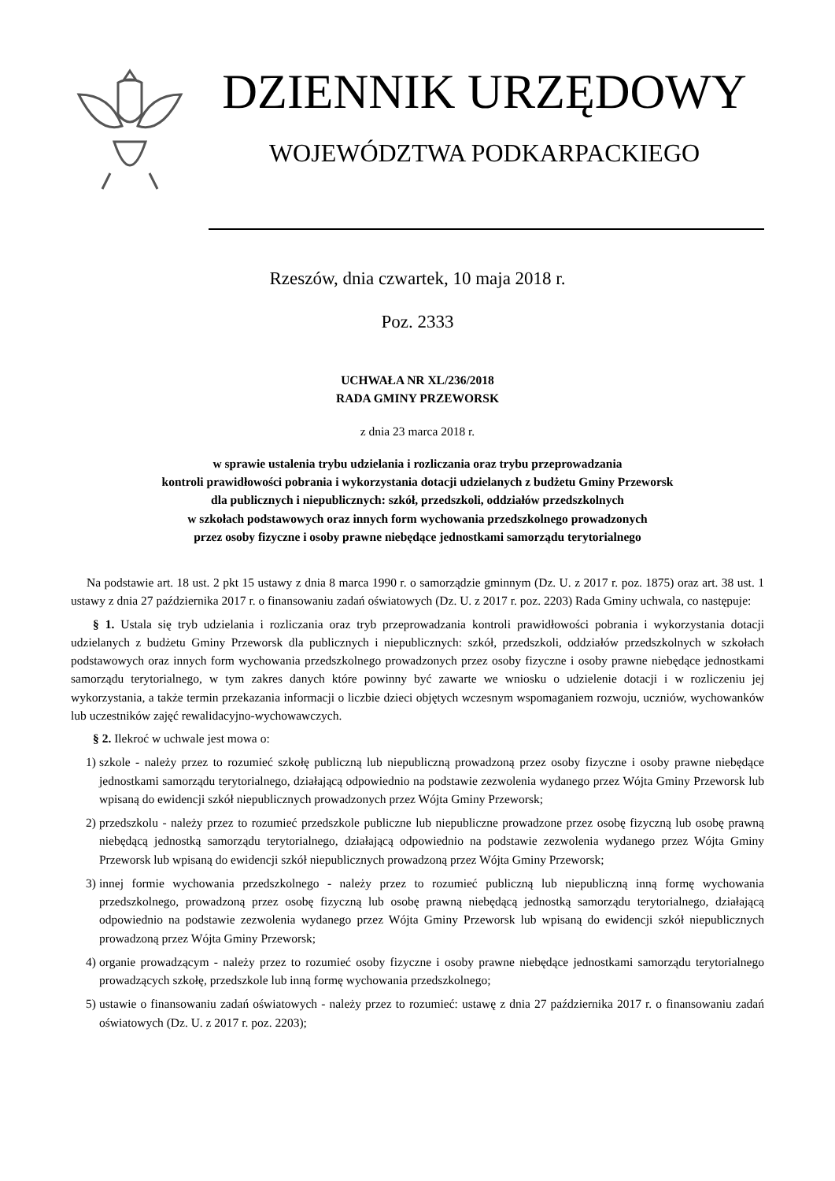DZIENNIK URZĘDOWY
WOJEWÓDZTWA PODKARPACKIEGO
Rzeszów, dnia czwartek, 10 maja 2018 r.
Poz. 2333
UCHWAŁA NR XL/236/2018
RADA GMINY PRZEWORSK
z dnia 23 marca 2018 r.
w sprawie ustalenia trybu udzielania i rozliczania oraz trybu przeprowadzania
kontroli prawidłowości pobrania i wykorzystania dotacji udzielanych z budżetu Gminy Przeworsk
dla publicznych i niepublicznych: szkół, przedszkoli, oddziałów przedszkolnych
w szkołach podstawowych oraz innych form wychowania przedszkolnego prowadzonych
przez osoby fizyczne i osoby prawne niebędące jednostkami samorządu terytorialnego
Na podstawie art. 18 ust. 2 pkt 15 ustawy z dnia 8 marca 1990 r. o samorządzie gminnym (Dz. U. z 2017 r. poz. 1875) oraz art. 38 ust. 1 ustawy z dnia 27 października 2017 r. o finansowaniu zadań oświatowych (Dz. U. z 2017 r. poz. 2203) Rada Gminy uchwala, co następuje:
§ 1. Ustala się tryb udzielania i rozliczania oraz tryb przeprowadzania kontroli prawidłowości pobrania i wykorzystania dotacji udzielanych z budżetu Gminy Przeworsk dla publicznych i niepublicznych: szkół, przedszkoli, oddziałów przedszkolnych w szkołach podstawowych oraz innych form wychowania przedszkolnego prowadzonych przez osoby fizyczne i osoby prawne niebędące jednostkami samorządu terytorialnego, w tym zakres danych które powinny być zawarte we wniosku o udzielenie dotacji i w rozliczeniu jej wykorzystania, a także termin przekazania informacji o liczbie dzieci objętych wczesnym wspomaganiem rozwoju, uczniów, wychowanków lub uczestników zajęć rewalidacyjno-wychowawczych.
§ 2. Ilekroć w uchwale jest mowa o:
1) szkole - należy przez to rozumieć szkołę publiczną lub niepubliczną prowadzoną przez osoby fizyczne i osoby prawne niebędące jednostkami samorządu terytorialnego, działającą odpowiednio na podstawie zezwolenia wydanego przez Wójta Gminy Przeworsk lub wpisaną do ewidencji szkół niepublicznych prowadzonych przez Wójta Gminy Przeworsk;
2) przedszkolu - należy przez to rozumieć przedszkole publiczne lub niepubliczne prowadzone przez osobę fizyczną lub osobę prawną niebędącą jednostką samorządu terytorialnego, działającą odpowiednio na podstawie zezwolenia wydanego przez Wójta Gminy Przeworsk lub wpisaną do ewidencji szkół niepublicznych prowadzoną przez Wójta Gminy Przeworsk;
3) innej formie wychowania przedszkolnego - należy przez to rozumieć publiczną lub niepubliczną inną formę wychowania przedszkolnego, prowadzoną przez osobę fizyczną lub osobę prawną niebędącą jednostką samorządu terytorialnego, działającą odpowiednio na podstawie zezwolenia wydanego przez Wójta Gminy Przeworsk lub wpisaną do ewidencji szkół niepublicznych prowadzoną przez Wójta Gminy Przeworsk;
4) organie prowadzącym - należy przez to rozumieć osoby fizyczne i osoby prawne niebędące jednostkami samorządu terytorialnego prowadzących szkołę, przedszkole lub inną formę wychowania przedszkolnego;
5) ustawie o finansowaniu zadań oświatowych - należy przez to rozumieć: ustawę z dnia 27 października 2017 r. o finansowaniu zadań oświatowych (Dz. U. z 2017 r. poz. 2203);